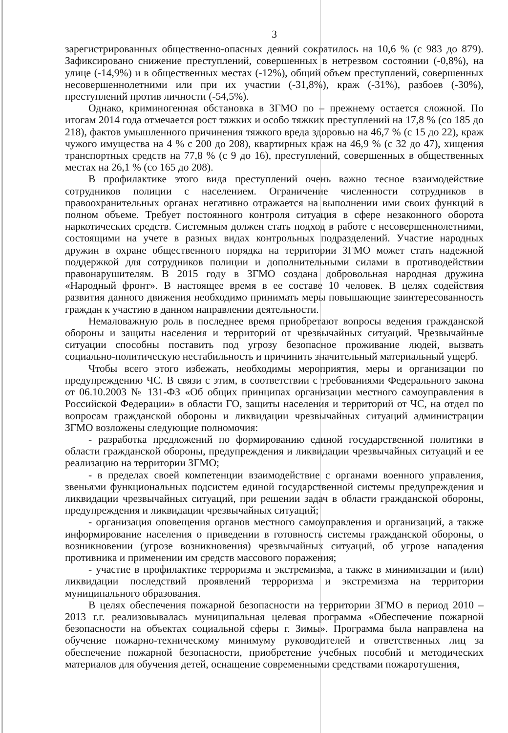3
зарегистрированных общественно-опасных деяний сократилось на 10,6 % (с 983 до 879). Зафиксировано снижение преступлений, совершенных в нетрезвом состоянии (-0,8%), на улице (-14,9%) и в общественных местах (-12%), общий объем преступлений, совершенных несовершеннолетними или при их участии (-31,8%), краж (-31%), разбоев (-30%), преступлений против личности (-54,5%).
Однако, криминогенная обстановка в ЗГМО по – прежнему остается сложной. По итогам 2014 года отмечается рост тяжких и особо тяжких преступлений на 17,8 % (со 185 до 218), фактов умышленного причинения тяжкого вреда здоровью на 46,7 % (с 15 до 22), краж чужого имущества на 4 % с 200 до 208), квартирных краж на 46,9 % (с 32 до 47), хищения транспортных средств на 77,8 % (с 9 до 16), преступлений, совершенных в общественных местах на 26,1 % (со 165 до 208).
В профилактике этого вида преступлений очень важно тесное взаимодействие сотрудников полиции с населением. Ограничение численности сотрудников в правоохранительных органах негативно отражается на выполнении ими своих функций в полном объеме. Требует постоянного контроля ситуация в сфере незаконного оборота наркотических средств. Системным должен стать подход в работе с несовершеннолетними, состоящими на учете в разных видах контрольных подразделений. Участие народных дружин в охране общественного порядка на территории ЗГМО может стать надежной поддержкой для сотрудников полиции и дополнительными силами в противодействии правонарушителям. В 2015 году в ЗГМО создана добровольная народная дружина «Народный фронт». В настоящее время в ее составе 10 человек. В целях содействия развития данного движения необходимо принимать меры повышающие заинтересованность граждан к участию в данном направлении деятельности.
Немаловажную роль в последнее время приобретают вопросы ведения гражданской обороны и защиты населения и территорий от чрезвычайных ситуаций. Чрезвычайные ситуации способны поставить под угрозу безопасное проживание людей, вызвать социально-политическую нестабильность и причинить значительный материальный ущерб.
Чтобы всего этого избежать, необходимы мероприятия, меры и организации по предупреждению ЧС. В связи с этим, в соответствии с требованиями Федерального закона от 06.10.2003 № 131-ФЗ «Об общих принципах организации местного самоуправления в Российской Федерации» в области ГО, защиты населения и территорий от ЧС, на отдел по вопросам гражданской обороны и ликвидации чрезвычайных ситуаций администрации ЗГМО возложены следующие полномочия:
- разработка предложений по формированию единой государственной политики в области гражданской обороны, предупреждения и ликвидации чрезвычайных ситуаций и ее реализацию на территории ЗГМО;
- в пределах своей компетенции взаимодействие с органами военного управления, звеньями функциональных подсистем единой государственной системы предупреждения и ликвидации чрезвычайных ситуаций, при решении задач в области гражданской обороны, предупреждения и ликвидации чрезвычайных ситуаций;
- организация оповещения органов местного самоуправления и организаций, а также информирование населения о приведении в готовность системы гражданской обороны, о возникновении (угрозе возникновения) чрезвычайных ситуаций, об угрозе нападения противника и применении им средств массового поражения;
- участие в профилактике терроризма и экстремизма, а также в минимизации и (или) ликвидации последствий проявлений терроризма и экстремизма на территории муниципального образования.
В целях обеспечения пожарной безопасности на территории ЗГМО в период 2010 – 2013 г.г. реализовывалась муниципальная целевая программа «Обеспечение пожарной безопасности на объектах социальной сферы г. Зимы». Программа была направлена на обучение пожарно-техническому минимуму руководителей и ответственных лиц за обеспечение пожарной безопасности, приобретение учебных пособий и методических материалов для обучения детей, оснащение современными средствами пожаротушения,